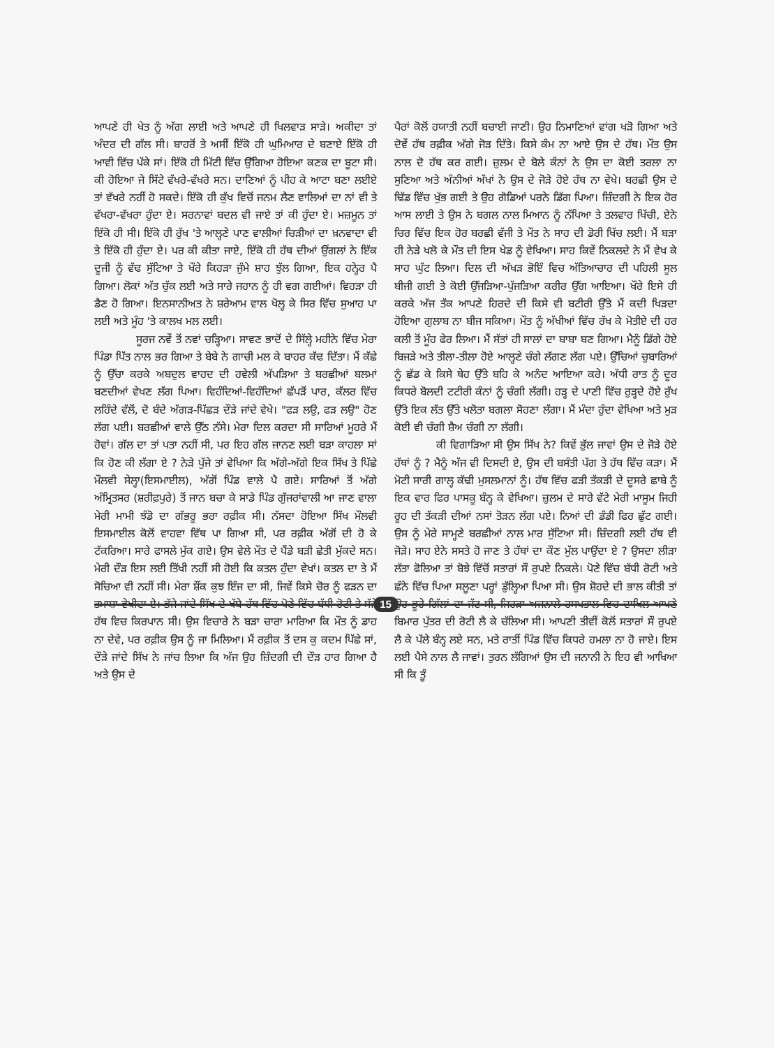ਆਪਣੇ ਹੀ ਖੇਤ ਨੂੰ ਅੱਗ ਲਾਈ ਅਤੇ ਆਪਣੇ ਹੀ ਖਿਲਵਾੜ ਸਾੜੇ। ਅਕੀਦਾ ਤਾਂ ਅੰਦਰ ਦੀ ਗੱਲ ਸੀ। ਬਾਹਰੋਂ ਤੇ ਅਸੀਂ ਇੱਕੋ ਹੀ ਘੁਮਿਆਰ ਦੇ ਬਣਾਏ ਇੱਕੋ ਹੀ ਆਵੀ ਵਿੱਚ ਪੱਕੇ ਸਾਂ। ਇੱਕੋ ਹੀ ਮਿੱਟੀ ਵਿੱਚ ਉੱਗਿਆ ਹੋਇਆ ਕਣਕ ਦਾ ਬੂਟਾ ਸੀ। ਕੀ ਹੋਇਆ ਜੇ ਸਿੱਟੇ ਵੱਖਰੇ-ਵੱਖਰੇ ਸਨ। ਦਾਣਿਆਂ ਨੂੰ ਪੀਹ ਕੇ ਆਟਾ ਬਣਾ ਲਈਏ ਤਾਂ ਵੱਖਰੇ ਨਹੀਂ ਹੋ ਸਕਦੇ। ਇੱਕੋ ਹੀ ਕੁੱਖ ਵਿਚੋਂ ਜਨਮ ਲੈਣ ਵਾਲਿਆਂ ਦਾ ਨਾਂ ਵੀ ਤੇ ਵੱਖਰਾ-ਵੱਖਰਾ ਹੁੰਦਾ ਏ। ਸਰਨਾਵਾਂ ਬਦਲ ਵੀ ਜਾਏ ਤਾਂ ਕੀ ਹੁੰਦਾ ਏ। ਮਜ਼ਮੂਨ ਤਾਂ ਇੱਕੋ ਹੀ ਸੀ। ਇੱਕੋ ਹੀ ਰੁੱਖ 'ਤੇ ਆਲ੍ਹਣੇ ਪਾਣ ਵਾਲੀਆਂ ਚਿੜੀਆਂ ਦਾ ਖ਼ਨਵਾਦਾ ਵੀ ਤੇ ਇੱਕੋ ਹੀ ਹੁੰਦਾ ਏ। ਪਰ ਕੀ ਕੀਤਾ ਜਾਏ, ਇੱਕੋ ਹੀ ਹੱਥ ਦੀਆਂ ਉਂਗਲਾਂ ਨੇ ਇੱਕ ਦੂਜੀ ਨੂੰ ਵੱਢ ਸੁੱਟਿਆ ਤੇ ਖੌਰੇ ਕਿਹੜਾ ਜੁੰਮੇ ਸ਼ਾਹ ਝੁੱਲ ਗਿਆ, ਇਕ ਹਨ੍ਹੇਰ ਪੈ ਗਿਆ। ਲੋਕਾਂ ਅੱਤ ਚੁੱਕ ਲਈ ਅਤੇ ਸਾਰੇ ਜਹਾਨ ਨੂੰ ਹੀ ਵਗ ਗਈਆਂ। ਵਿਹੜਾ ਹੀ ਡੈਣ ਹੋ ਗਿਆ। ਇਨਸਾਨੀਅਤ ਨੇ ਸ਼ਰੇਆਮ ਵਾਲ ਖੋਲ੍ਹ ਕੇ ਸਿਰ ਵਿੱਚ ਸੁਆਹ ਪਾ ਲਈ ਅਤੇ ਮੂੰਹ 'ਤੇ ਕਾਲਖ ਮਲ ਲਈ।
ਸੂਰਜ ਨਵੇਂ ਤੋਂ ਨਵਾਂ ਚੜ੍ਹਿਆ। ਸਾਵਣ ਭਾਦੋਂ ਦੇ ਸਿੱਲ੍ਹੇ ਮਹੀਨੇ ਵਿੱਚ ਮੇਰਾ ਪਿੰਡਾ ਪਿੱਤ ਨਾਲ ਭਰ ਗਿਆ ਤੇ ਬੇਬੇ ਨੇ ਗਾਚੀ ਮਲ ਕੇ ਬਾਹਰ ਕੱਢ ਦਿੱਤਾ। ਮੈਂ ਕੱਛੇ ਨੂੰ ਉੱਚਾ ਕਰਕੇ ਅਬਦੁਲ ਵਾਹਦ ਦੀ ਹਵੇਲੀ ਅੱਪੜਿਆ ਤੇ ਬਰਛੀਆਂ ਬਲਮਾਂ ਬਣਦੀਆਂ ਵੇਖਣ ਲੱਗ ਪਿਆ। ਵਿਹੰਦਿਆਂ-ਵਿਹੰਦਿਆਂ ਛੱਪੜੋਂ ਪਾਰ, ਕੱਲਰ ਵਿੱਚ ਲਹਿੰਦੇ ਵੱਲੋਂ, ਦੋ ਬੰਦੇ ਅੱਗੜ-ਪਿੱਛੜ ਦੌੜੇ ਜਾਂਦੇ ਵੇਖੇ। "ਫੜ ਲਉ, ਫੜ ਲਉ" ਹੋਣ ਲੱਗ ਪਈ। ਬਰਛੀਆਂ ਵਾਲੇ ਉੱਠ ਨੱਸੇ। ਮੇਰਾ ਦਿਲ ਕਰਦਾ ਸੀ ਸਾਰਿਆਂ ਮੂਹਰੇ ਮੈਂ ਹੋਵਾਂ। ਗੱਲ ਦਾ ਤਾਂ ਪਤਾ ਨਹੀਂ ਸੀ, ਪਰ ਇਹ ਗੱਲ ਜਾਨਣ ਲਈ ਬੜਾ ਕਾਹਲਾ ਸਾਂ ਕਿ ਹੋਣ ਕੀ ਲੱਗਾ ਏ ? ਨੇੜੇ ਪੁੱਜੇ ਤਾਂ ਵੇਖਿਆ ਕਿ ਅੱਗੇ-ਅੱਗੇ ਇਕ ਸਿੱਖ ਤੇ ਪਿੱਛੇ ਮੌਲਵੀ ਸੇਲ੍ਹਾ(ਇਸਮਾਈਲ), ਅੱਗੋਂ ਪਿੰਡ ਵਾਲੇ ਪੈ ਗਏ। ਸਾਰਿਆਂ ਤੋਂ ਅੱਗੇ ਅੰਮ੍ਰਿਤਸਰ (ਸ਼ਰੀਫ਼ਪੁਰੇ) ਤੋਂ ਜਾਨ ਬਚਾ ਕੇ ਸਾਡੇ ਪਿੰਡ ਗੁੱਜਰਾਂਵਾਲੀ ਆ ਜਾਣ ਵਾਲਾ ਮੇਰੀ ਮਾਮੀ ਝੰਡੋ ਦਾ ਗੱਭਰੂ ਭਰਾ ਰਫ਼ੀਕ ਸੀ। ਨੱਸਦਾ ਹੋਇਆ ਸਿੱਖ ਮੌਲਵੀ ਇਸਮਾਈਲ ਕੋਲੋਂ ਵਾਹਵਾ ਵਿੱਥ ਪਾ ਗਿਆ ਸੀ, ਪਰ ਰਫ਼ੀਕ ਅੱਗੋਂ ਦੀ ਹੋ ਕੇ ਟੱਕਰਿਆ। ਸਾਰੇ ਫਾਸਲੇ ਮੁੱਕ ਗਏ। ਉਸ ਵੇਲੇ ਮੌਤ ਦੇ ਪੈਂਡੇ ਬੜੀ ਛੇਤੀ ਮੁੱਕਦੇ ਸਨ। ਮੇਰੀ ਦੌੜ ਇਸ ਲਈ ਤਿੱਖੀ ਨਹੀਂ ਸੀ ਹੋਈ ਕਿ ਕਤਲ ਹੁੰਦਾ ਵੇਖਾਂ। ਕਤਲ ਦਾ ਤੇ ਮੈਂ ਸੋਚਿਆ ਵੀ ਨਹੀਂ ਸੀ। ਮੇਰਾ ਸ਼ੌਂਕ ਕੁਝ ਇੰਜ ਦਾ ਸੀ, ਜਿਵੇਂ ਕਿਸੇ ਚੋਰ ਨੂੰ ਫੜਨ ਦਾ ਤਮਾਸ਼ਾ ਵੇਖੀਦਾ ਏ। ਭੱਜੇ ਜਾਂਦੇ ਸਿੱਖ ਦੇ ਖੱਬੇ ਹੱਥ ਵਿੱਚ ਪੋਣੇ ਵਿੱਚ ਬੱਧੀ ਰੋਟੀ ਤੇ ਸੱਜੇ ਹੱਥ ਵਿਚ ਕਿਰਪਾਨ ਸੀ। ਉਸ ਵਿਚਾਰੇ ਨੇ ਬੜਾ ਚਾਰਾ ਮਾਰਿਆ ਕਿ ਮੌਤ ਨੂੰ ਡਾਹ ਨਾ ਦੇਵੇ, ਪਰ ਰਫ਼ੀਕ ਉਸ ਨੂੰ ਜਾ ਮਿਲਿਆ। ਮੈਂ ਰਫ਼ੀਕ ਤੋਂ ਦਸ ਕੁ ਕਦਮ ਪਿੱਛੇ ਸਾਂ, ਦੌੜੇ ਜਾਂਦੇ ਸਿੱਖ ਨੇ ਜਾਂਚ ਲਿਆ ਕਿ ਅੱਜ ਉਹ ਜ਼ਿੰਦਗੀ ਦੀ ਦੌੜ ਹਾਰ ਗਿਆ ਹੈ ਅਤੇ ਉਸ ਦੇ
ਪੈਰਾਂ ਕੋਲੋਂ ਹਯਾਤੀ ਨਹੀਂ ਬਚਾਈ ਜਾਣੀ। ਉਹ ਨਿਮਾਣਿਆਂ ਵਾਂਗ ਖੜੋ ਗਿਆ ਅਤੇ ਦੋਵੇਂ ਹੱਥ ਰਫ਼ੀਕ ਅੱਗੇ ਜੋੜ ਦਿੱਤੇ। ਕਿਸੇ ਕੰਮ ਨਾ ਆਏ ਉਸ ਦੇ ਹੱਥ। ਮੌਤ ਉਸ ਨਾਲ ਦੋ ਹੱਥ ਕਰ ਗਈ। ਜ਼ੁਲਮ ਦੇ ਬੋਲੇ ਕੰਨਾਂ ਨੇ ਉਸ ਦਾ ਕੋਈ ਤਰਲਾ ਨਾ ਸੁਣਿਆ ਅਤੇ ਅੰਨੀਆਂ ਅੱਖਾਂ ਨੇ ਉਸ ਦੇ ਜੋੜੇ ਹੋਏ ਹੱਥ ਨਾ ਵੇਖੇ। ਬਰਛੀ ਉਸ ਦੇ ਢਿੱਡ ਵਿੱਚ ਖੁੱਭ ਗਈ ਤੇ ਉਹ ਗੋਡਿਆਂ ਪਰਨੇ ਡਿੱਗ ਪਿਆ। ਜ਼ਿੰਦਗੀ ਨੇ ਇਕ ਹੋਰ ਆਸ ਲਾਈ ਤੇ ਉਸ ਨੇ ਬਗਲ ਨਾਲ ਮਿਆਨ ਨੂੰ ਨੱਪਿਆ ਤੇ ਤਲਵਾਰ ਖਿੱਚੀ, ਏਨੇ ਚਿਰ ਵਿੱਚ ਇਕ ਹੋਰ ਬਰਛੀ ਵੱਜੀ ਤੇ ਮੌਤ ਨੇ ਸਾਹ ਦੀ ਡੋਰੀ ਖਿੱਚ ਲਈ। ਮੈਂ ਬੜਾ ਹੀ ਨੇੜੇ ਖਲੋ ਕੇ ਮੌਤ ਦੀ ਇਸ ਖੇਡ ਨੂੰ ਵੇਖਿਆ। ਸਾਹ ਕਿਵੇਂ ਨਿਕਲਦੇ ਨੇ ਮੈਂ ਵੇਖ ਕੇ ਸਾਹ ਘੁੱਟ ਲਿਆ। ਦਿਲ ਦੀ ਅੱਖੜ ਭੋਇੰ ਵਿਚ ਅੱਤਿਆਚਾਰ ਦੀ ਪਹਿਲੀ ਸੂਲ ਬੀਜੀ ਗਈ ਤੇ ਕੋਈ ਉੱਜੜਿਆ-ਪੁੱਜੜਿਆ ਕਰੀਰ ਉੱਗ ਆਇਆ। ਖੌਰੇ ਇਸੇ ਹੀ ਕਰਕੇ ਅੱਜ ਤੱਕ ਆਪਣੇ ਹਿਰਦੇ ਦੀ ਕਿਸੇ ਵੀ ਬਟੀਰੀ ਉੱਤੇ ਮੈਂ ਕਦੀ ਖਿੜਦਾ ਹੋਇਆ ਗੁਲਾਬ ਨਾ ਬੀਜ ਸਕਿਆ। ਮੌਤ ਨੂੰ ਅੱਖੀਆਂ ਵਿੱਚ ਰੱਖ ਕੇ ਮੋਤੀਏ ਦੀ ਹਰ ਕਲੀ ਤੋਂ ਮੂੰਹ ਫੇਰ ਲਿਆ। ਮੈਂ ਸੱਤਾਂ ਹੀ ਸਾਲਾਂ ਦਾ ਬਾਬਾ ਬਣ ਗਿਆ। ਮੈਨੂੰ ਡਿੱਗੇ ਹੋਏ ਬਿਜੜੇ ਅਤੇ ਤੀਲਾ-ਤੀਲਾ ਹੋਏ ਆਲ੍ਹਣੇ ਚੰਗੇ ਲੱਗਣ ਲੱਗ ਪਏ। ਉੱਚਿਆਂ ਚੁਬਾਰਿਆਂ ਨੂੰ ਛੱਡ ਕੇ ਕਿਸੇ ਥੇਹ ਉੱਤੇ ਬਹਿ ਕੇ ਅਨੰਦ ਆਇਆ ਕਰੇ। ਅੱਧੀ ਰਾਤ ਨੂੰ ਦੂਰ ਕਿਧਰੇ ਬੋਲਦੀ ਟਟੀਰੀ ਕੰਨਾਂ ਨੂੰ ਚੰਗੀ ਲੱਗੀ। ਹੜ੍ਹ ਦੇ ਪਾਣੀ ਵਿੱਚ ਰੁੜ੍ਹਦੇ ਹੋਏ ਰੁੱਖ ਉੱਤੇ ਇਕ ਲੱਤ ਉੱਤੇ ਖਲੋਤਾ ਬਗਲਾ ਸੋਹਣਾ ਲੱਗਾ। ਮੈਂ ਮੰਦਾ ਹੁੰਦਾ ਵੇਖਿਆ ਅਤੇ ਮੁੜ ਕੋਈ ਵੀ ਚੰਗੀ ਸ਼ੈਅ ਚੰਗੀ ਨਾ ਲੱਗੀ।
ਕੀ ਵਿਗਾੜਿਆ ਸੀ ਉਸ ਸਿੱਖ ਨੇ? ਕਿਵੇਂ ਭੁੱਲ ਜਾਵਾਂ ਉਸ ਦੇ ਜੋੜੇ ਹੋਏ ਹੱਥਾਂ ਨੂੰ ? ਮੈਨੂੰ ਅੱਜ ਵੀ ਦਿਸਦੀ ਏ, ਉਸ ਦੀ ਬਸੰਤੀ ਪੱਗ ਤੇ ਹੱਥ ਵਿੱਚ ਕੜਾ। ਮੈਂ ਮੋਟੀ ਸਾਰੀ ਗਾਲ੍ਹ ਕੱਢੀ ਮੁਸਲਮਾਨਾਂ ਨੂੰ। ਹੱਥ ਵਿੱਚ ਫੜੀ ਤੱਕੜੀ ਦੇ ਦੂਸਰੇ ਛਾਬੇ ਨੂੰ ਇਕ ਵਾਰ ਫਿਰ ਪਾਸਕੂ ਬੰਨ੍ਹ ਕੇ ਵੇਖਿਆ। ਜ਼ੁਲਮ ਦੇ ਸਾਰੇ ਵੱਟੇ ਮੇਰੀ ਮਾਸੂਮ ਜਿਹੀ ਰੂਹ ਦੀ ਤੱਕੜੀ ਦੀਆਂ ਨਸਾਂ ਤੋੜਨ ਲੱਗ ਪਏ। ਨਿਆਂ ਦੀ ਡੰਡੀ ਫਿਰ ਛੁੱਟ ਗਈ। ਉਸ ਨੂੰ ਮੇਰੇ ਸਾਮ੍ਹਣੇ ਬਰਛੀਆਂ ਨਾਲ ਮਾਰ ਸੁੱਟਿਆ ਸੀ। ਜ਼ਿੰਦਗੀ ਲਈ ਹੱਥ ਵੀ ਜੋੜੇ। ਸਾਹ ਏਨੇ ਸਸਤੇ ਹੋ ਜਾਣ ਤੇ ਹੱਥਾਂ ਦਾ ਕੌਣ ਮੁੱਲ ਪਾਉਂਦਾ ਏ ? ਉਸਦਾ ਲੀੜਾ ਲੱਤਾ ਫੋਲਿਆ ਤਾਂ ਬੋਝੇ ਵਿੱਚੋਂ ਸਤਾਰਾਂ ਸੌ ਰੁਪਏ ਨਿਕਲੇ। ਪੋਣੇ ਵਿੱਚ ਬੱਧੀ ਰੋਟੀ ਅਤੇ ਛੰਨੇ ਵਿੱਚ ਪਿਆ ਸਲੂਣਾ ਪਰ੍ਹਾਂ ਡੁੱਲ੍ਹਿਆ ਪਿਆ ਸੀ। ਉਸ ਸ਼ੋਹਦੇ ਦੀ ਭਾਲ ਕੀਤੀ ਤਾਂ ਉਹ ਭੂਰੇ ਗਿੱਲਾਂ ਦਾ ਜੱਟ ਸੀ, ਜਿਹੜਾ ਅਜਨਾਲੇ ਹਸਪਤਾਲ ਵਿਚ ਦਾਖਿਲ ਆਪਣੇ ਬਿਮਾਰ ਪੁੱਤਰ ਦੀ ਰੋਟੀ ਲੈ ਕੇ ਚੱਲਿਆ ਸੀ। ਆਪਣੀ ਤੀਵੀਂ ਕੋਲੋਂ ਸਤਾਰਾਂ ਸੌ ਰੁਪਏ ਲੈ ਕੇ ਪੱਲੇ ਬੰਨ੍ਹ ਲਏ ਸਨ, ਮਤੇ ਰਾਤੀਂ ਪਿੰਡ ਵਿੱਚ ਕਿਧਰੇ ਹਮਲਾ ਨਾ ਹੋ ਜਾਏ। ਇਸ ਲਈ ਪੈਸੇ ਨਾਲ ਲੈ ਜਾਵਾਂ। ਤੁਰਨ ਲੱਗਿਆਂ ਉਸ ਦੀ ਜਨਾਨੀ ਨੇ ਇਹ ਵੀ ਆਖਿਆ ਸੀ ਕਿ ਤੂੰ
15